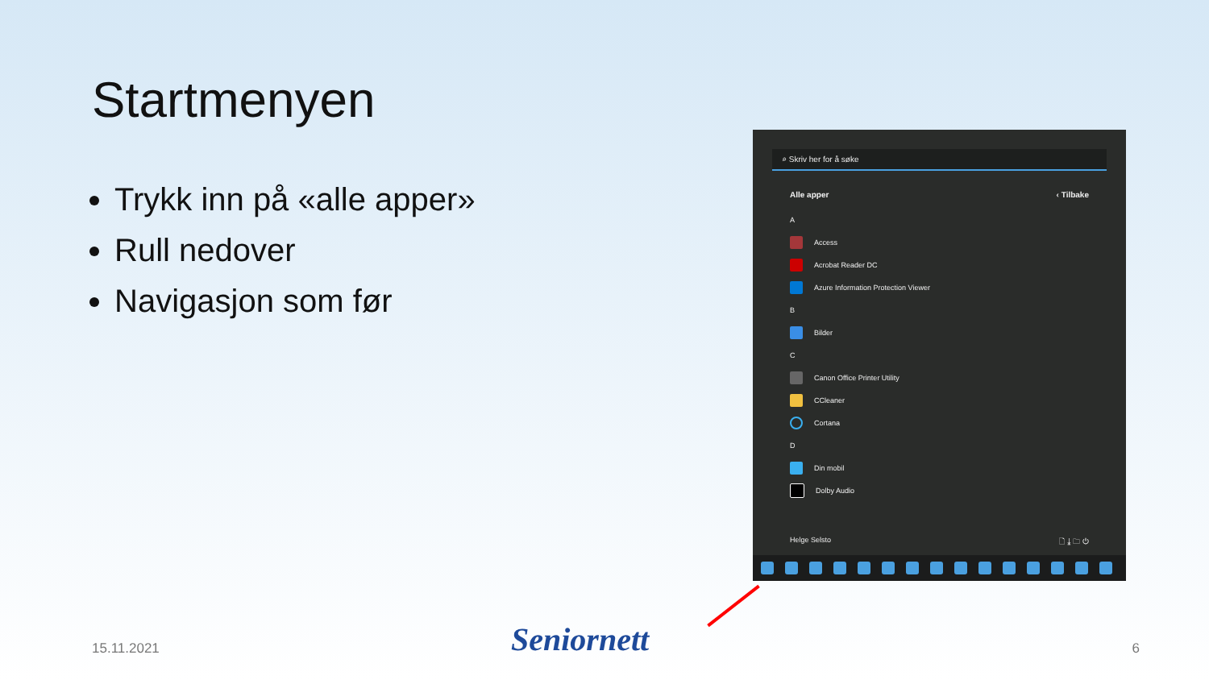Startmenyen
Trykk inn på «alle apper»
Rull nedover
Navigasjon som før
⌕ Skriv her for å søke
Alle apper ‹ Tilbake
A
Access
Acrobat Reader DC
Azure Information Protection Viewer
B
Bilder
C
Canon Office Printer Utility
CCleaner
Cortana
D
Din mobil
Dolby Audio
Helge Selsto 🗋 ⤓ 🗀 ⏻
15.11.2021 Seniornett 6